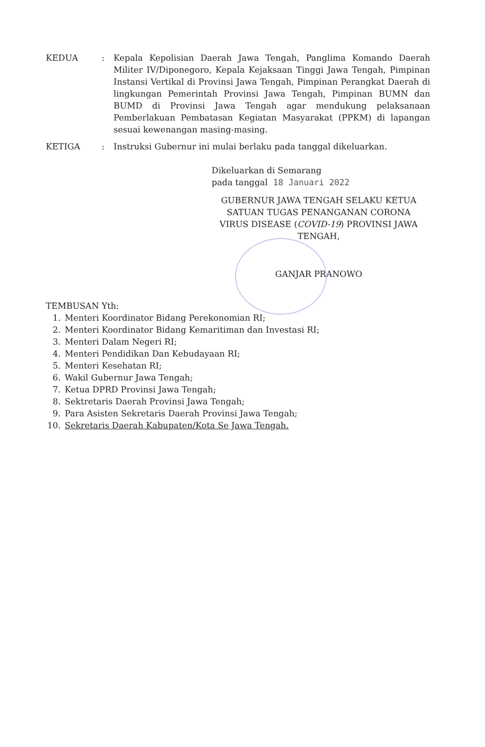KEDUA : Kepala Kepolisian Daerah Jawa Tengah, Panglima Komando Daerah Militer IV/Diponegoro, Kepala Kejaksaan Tinggi Jawa Tengah, Pimpinan Instansi Vertikal di Provinsi Jawa Tengah, Pimpinan Perangkat Daerah di lingkungan Pemerintah Provinsi Jawa Tengah, Pimpinan BUMN dan BUMD di Provinsi Jawa Tengah agar mendukung pelaksanaan Pemberlakuan Pembatasan Kegiatan Masyarakat (PPKM) di lapangan sesuai kewenangan masing-masing.
KETIGA : Instruksi Gubernur ini mulai berlaku pada tanggal dikeluarkan.
Dikeluarkan di Semarang
pada tanggal 18 Januari 2022
GUBERNUR JAWA TENGAH SELAKU KETUA SATUAN TUGAS PENANGANAN CORONA VIRUS DISEASE (COVID-19) PROVINSI JAWA TENGAH,
GANJAR PRANOWO
TEMBUSAN Yth:
1. Menteri Koordinator Bidang Perekonomian RI;
2. Menteri Koordinator Bidang Kemaritiman dan Investasi RI;
3. Menteri Dalam Negeri RI;
4. Menteri Pendidikan Dan Kebudayaan RI;
5. Menteri Kesehatan RI;
6. Wakil Gubernur Jawa Tengah;
7. Ketua DPRD Provinsi Jawa Tengah;
8. Sektretaris Daerah Provinsi Jawa Tengah;
9. Para Asisten Sekretaris Daerah Provinsi Jawa Tengah;
10. Sekretaris Daerah Kabupaten/Kota Se Jawa Tengah.